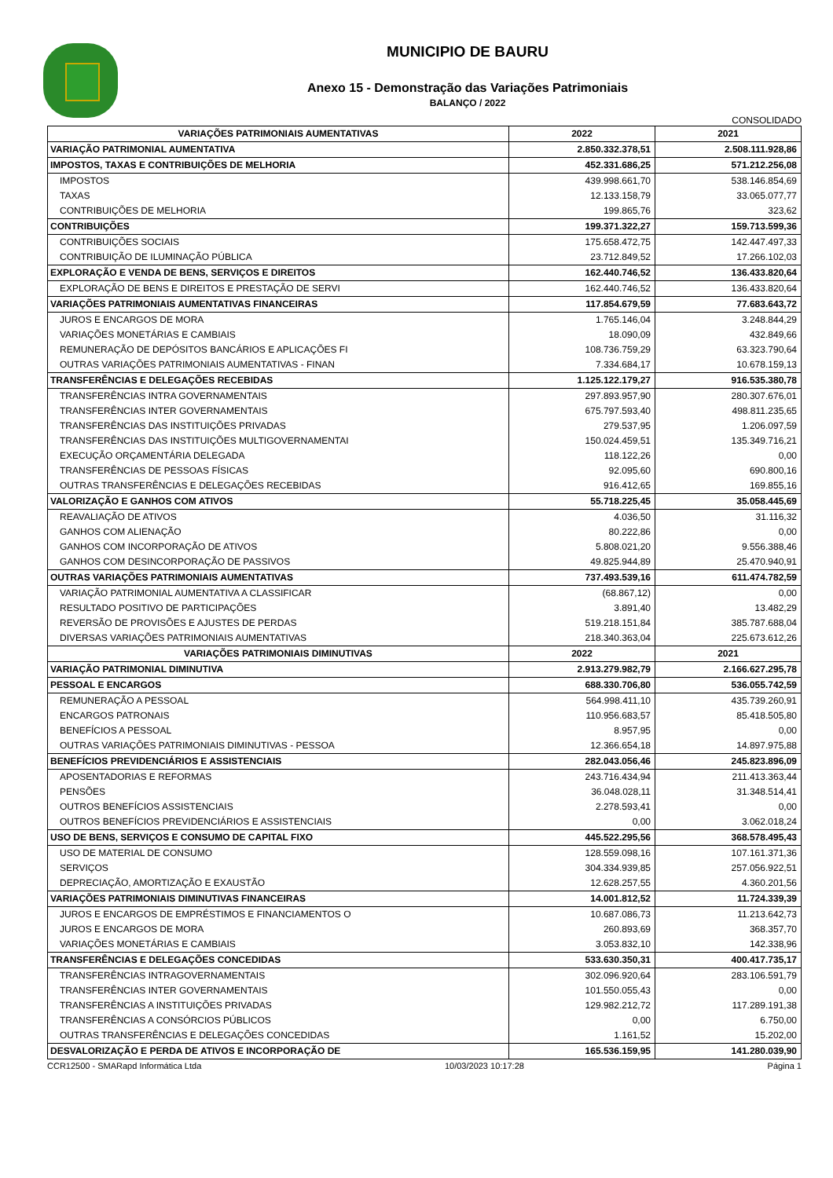MUNICIPIO DE BAURU
Anexo 15 - Demonstração das Variações Patrimoniais
BALANÇO / 2022
CONSOLIDADO
| VARIAÇÕES PATRIMONIAIS AUMENTATIVAS | 2022 | 2021 |
| --- | --- | --- |
| VARIAÇÃO PATRIMONIAL AUMENTATIVA | 2.850.332.378,51 | 2.508.111.928,86 |
| IMPOSTOS, TAXAS E CONTRIBUIÇÕES DE MELHORIA | 452.331.686,25 | 571.212.256,08 |
| IMPOSTOS | 439.998.661,70 | 538.146.854,69 |
| TAXAS | 12.133.158,79 | 33.065.077,77 |
| CONTRIBUIÇÕES DE MELHORIA | 199.865,76 | 323,62 |
| CONTRIBUIÇÕES | 199.371.322,27 | 159.713.599,36 |
| CONTRIBUIÇÕES SOCIAIS | 175.658.472,75 | 142.447.497,33 |
| CONTRIBUIÇÃO DE ILUMINAÇÃO PÚBLICA | 23.712.849,52 | 17.266.102,03 |
| EXPLORAÇÃO E VENDA DE BENS, SERVIÇOS E DIREITOS | 162.440.746,52 | 136.433.820,64 |
| EXPLORAÇÃO DE BENS E DIREITOS E PRESTAÇÃO DE SERVI | 162.440.746,52 | 136.433.820,64 |
| VARIAÇÕES PATRIMONIAIS AUMENTATIVAS FINANCEIRAS | 117.854.679,59 | 77.683.643,72 |
| JUROS E ENCARGOS DE MORA | 1.765.146,04 | 3.248.844,29 |
| VARIAÇÕES MONETÁRIAS E CAMBIAIS | 18.090,09 | 432.849,66 |
| REMUNERAÇÃO DE DEPÓSITOS BANCÁRIOS E APLICAÇÕES FI | 108.736.759,29 | 63.323.790,64 |
| OUTRAS VARIAÇÕES PATRIMONIAIS AUMENTATIVAS - FINAN | 7.334.684,17 | 10.678.159,13 |
| TRANSFERÊNCIAS E DELEGAÇÕES RECEBIDAS | 1.125.122.179,27 | 916.535.380,78 |
| TRANSFERÊNCIAS INTRA GOVERNAMENTAIS | 297.893.957,90 | 280.307.676,01 |
| TRANSFERÊNCIAS INTER GOVERNAMENTAIS | 675.797.593,40 | 498.811.235,65 |
| TRANSFERÊNCIAS DAS INSTITUIÇÕES PRIVADAS | 279.537,95 | 1.206.097,59 |
| TRANSFERÊNCIAS DAS INSTITUIÇÕES MULTIGOVERNAMENTAI | 150.024.459,51 | 135.349.716,21 |
| EXECUÇÃO ORÇAMENTÁRIA DELEGADA | 118.122,26 | 0,00 |
| TRANSFERÊNCIAS DE PESSOAS FÍSICAS | 92.095,60 | 690.800,16 |
| OUTRAS TRANSFERÊNCIAS E DELEGAÇÕES RECEBIDAS | 916.412,65 | 169.855,16 |
| VALORIZAÇÃO E GANHOS COM ATIVOS | 55.718.225,45 | 35.058.445,69 |
| REAVALIAÇÃO DE ATIVOS | 4.036,50 | 31.116,32 |
| GANHOS COM ALIENAÇÃO | 80.222,86 | 0,00 |
| GANHOS COM INCORPORAÇÃO DE ATIVOS | 5.808.021,20 | 9.556.388,46 |
| GANHOS COM DESINCORPORAÇÃO DE PASSIVOS | 49.825.944,89 | 25.470.940,91 |
| OUTRAS VARIAÇÕES PATRIMONIAIS AUMENTATIVAS | 737.493.539,16 | 611.474.782,59 |
| VARIAÇÃO PATRIMONIAL AUMENTATIVA A CLASSIFICAR | (68.867,12) | 0,00 |
| RESULTADO POSITIVO DE PARTICIPAÇÕES | 3.891,40 | 13.482,29 |
| REVERSÃO DE PROVISÕES E AJUSTES DE PERDAS | 519.218.151,84 | 385.787.688,04 |
| DIVERSAS VARIAÇÕES PATRIMONIAIS AUMENTATIVAS | 218.340.363,04 | 225.673.612,26 |
| VARIAÇÕES PATRIMONIAIS DIMINUTIVAS | 2022 | 2021 |
| VARIAÇÃO PATRIMONIAL DIMINUTIVA | 2.913.279.982,79 | 2.166.627.295,78 |
| PESSOAL E ENCARGOS | 688.330.706,80 | 536.055.742,59 |
| REMUNERAÇÃO A PESSOAL | 564.998.411,10 | 435.739.260,91 |
| ENCARGOS PATRONAIS | 110.956.683,57 | 85.418.505,80 |
| BENEFÍCIOS A PESSOAL | 8.957,95 | 0,00 |
| OUTRAS VARIAÇÕES PATRIMONIAIS DIMINUTIVAS - PESSOA | 12.366.654,18 | 14.897.975,88 |
| BENEFÍCIOS PREVIDENCIÁRIOS E ASSISTENCIAIS | 282.043.056,46 | 245.823.896,09 |
| APOSENTADORIAS E REFORMAS | 243.716.434,94 | 211.413.363,44 |
| PENSÕES | 36.048.028,11 | 31.348.514,41 |
| OUTROS BENEFÍCIOS ASSISTENCIAIS | 2.278.593,41 | 0,00 |
| OUTROS BENEFÍCIOS PREVIDENCIÁRIOS E ASSISTENCIAIS | 0,00 | 3.062.018,24 |
| USO DE BENS, SERVIÇOS E CONSUMO DE CAPITAL FIXO | 445.522.295,56 | 368.578.495,43 |
| USO DE MATERIAL DE CONSUMO | 128.559.098,16 | 107.161.371,36 |
| SERVIÇOS | 304.334.939,85 | 257.056.922,51 |
| DEPRECIAÇÃO, AMORTIZAÇÃO E EXAUSTÃO | 12.628.257,55 | 4.360.201,56 |
| VARIAÇÕES PATRIMONIAIS DIMINUTIVAS FINANCEIRAS | 14.001.812,52 | 11.724.339,39 |
| JUROS E ENCARGOS DE EMPRÉSTIMOS E FINANCIAMENTOS O | 10.687.086,73 | 11.213.642,73 |
| JUROS E ENCARGOS DE MORA | 260.893,69 | 368.357,70 |
| VARIAÇÕES MONETÁRIAS E CAMBIAIS | 3.053.832,10 | 142.338,96 |
| TRANSFERÊNCIAS E DELEGAÇÕES CONCEDIDAS | 533.630.350,31 | 400.417.735,17 |
| TRANSFERÊNCIAS INTRAGOVERNAMENTAIS | 302.096.920,64 | 283.106.591,79 |
| TRANSFERÊNCIAS INTER GOVERNAMENTAIS | 101.550.055,43 | 0,00 |
| TRANSFERÊNCIAS A INSTITUIÇÕES PRIVADAS | 129.982.212,72 | 117.289.191,38 |
| TRANSFERÊNCIAS A CONSÓRCIOS PÚBLICOS | 0,00 | 6.750,00 |
| OUTRAS TRANSFERÊNCIAS E DELEGAÇÕES CONCEDIDAS | 1.161,52 | 15.202,00 |
| DESVALORIZAÇÃO E PERDA DE ATIVOS E INCORPORAÇÃO DE | 165.536.159,95 | 141.280.039,90 |
CCR12500 - SMARapd Informática Ltda 10/03/2023 10:17:28 Página 1